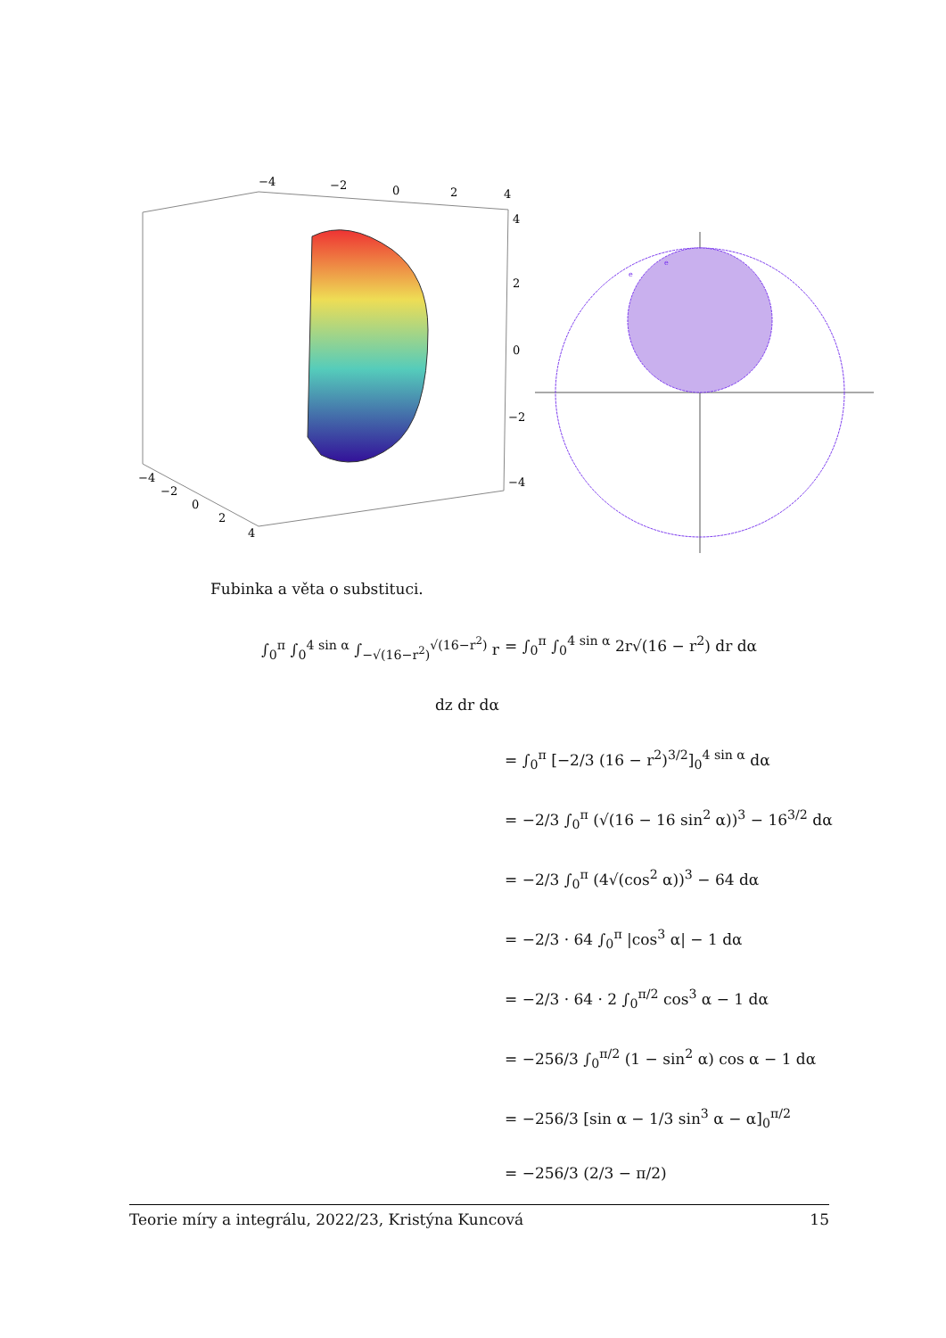−4
−2
0
2
4
4
2
0
−2
−4
−4
−2
0
2
4
e
e
Fubinka a věta o substituci.
∫<sub>0</sub><sup>π</sup> ∫<sub>0</sub><sup>4 sin α</sup> ∫<sub>−√(16−r<sup>2</sup>)</sub><sup>√(16−r<sup>2</sup>)</sup> r dz dr dα
= ∫<sub>0</sub><sup>π</sup> ∫<sub>0</sub><sup>4 sin α</sup> 2r√(16 − r<sup>2</sup>) dr dα
= ∫<sub>0</sub><sup>π</sup> [−2/3 (16 − r<sup>2</sup>)<sup>3/2</sup>]<sub>0</sub><sup>4 sin α</sup> dα
= −2/3 ∫<sub>0</sub><sup>π</sup> (√(16 − 16 sin<sup>2</sup> α))<sup>3</sup> − 16<sup>3/2</sup> dα
= −2/3 ∫<sub>0</sub><sup>π</sup> (4√(cos<sup>2</sup> α))<sup>3</sup> − 64 dα
= −2/3 · 64 ∫<sub>0</sub><sup>π</sup> |cos<sup>3</sup> α| − 1 dα
= −2/3 · 64 · 2 ∫<sub>0</sub><sup>π/2</sup> cos<sup>3</sup> α − 1 dα
= −256/3 ∫<sub>0</sub><sup>π/2</sup> (1 − sin<sup>2</sup> α) cos α − 1 dα
= −256/3 [sin α − 1/3 sin<sup>3</sup> α − α]<sub>0</sub><sup>π/2</sup>
= −256/3 (2/3 − π/2)
Teorie míry a integrálu, 2022/23, Kristýna Kuncová 15